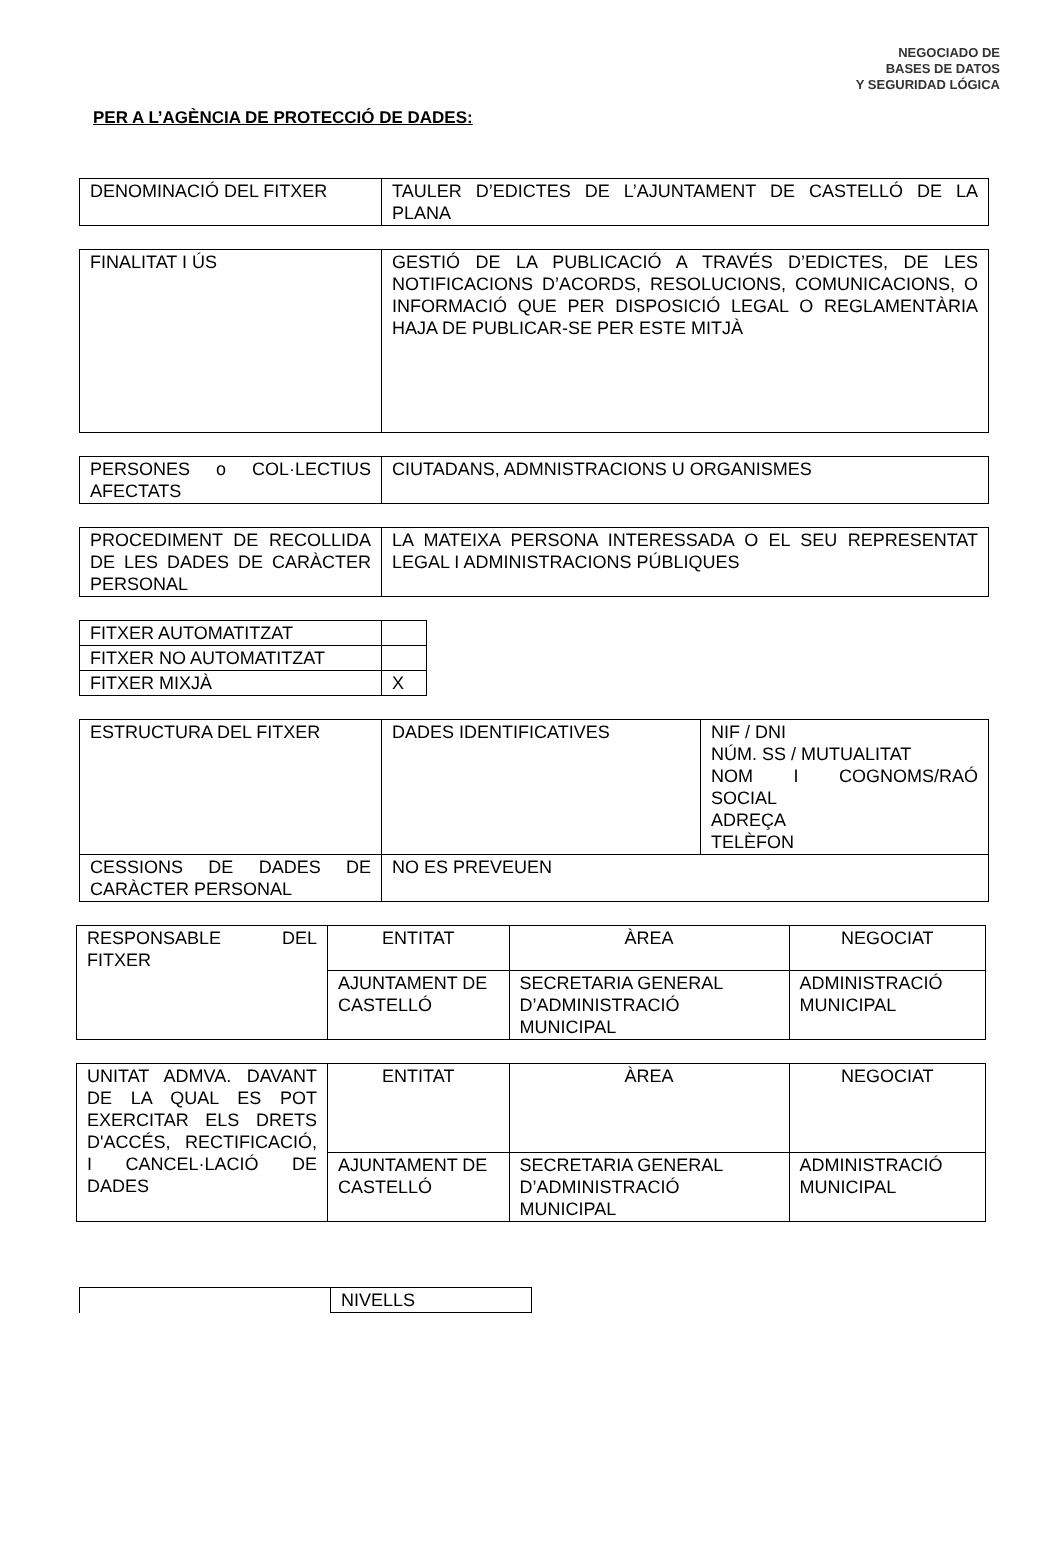NEGOCIADO DE
BASES DE DATOS
Y SEGURIDAD LÓGICA
PER A L’AGÈNCIA DE PROTECCIÓ DE DADES:
| DENOMINACIÓ DEL FITXER | TAULER D’EDICTES DE L’AJUNTAMENT DE CASTELLÓ DE LA PLANA |
| FINALITAT I ÚS | GESTIÓ DE LA PUBLICACIÓ A TRAVÉS D’EDICTES, DE LES NOTIFICACIONS D’ACORDS, RESOLUCIONS, COMUNICACIONS, O INFORMACIÓ QUE PER DISPOSICIÓ LEGAL O REGLAMENTÀRIA HAJA DE PUBLICAR-SE PER ESTE MITJÀ |
| PERSONES o COL·LECTIUS AFECTATS | CIUTADANS, ADMNISTRACIONS U ORGANISMES |
| PROCEDIMENT DE RECOLLIDA DE LES DADES DE CARÀCTER PERSONAL | LA MATEIXA PERSONA INTERESSADA O EL SEU REPRESENTAT LEGAL I ADMINISTRACIONS PÚBLIQUES |
| FITXER AUTOMATITZAT | |
| FITXER NO AUTOMATITZAT | |
| FITXER MIXJÀ | X |
| ESTRUCTURA DEL FITXER | DADES IDENTIFICATIVES | NIF / DNI NÚM. SS / MUTUALITAT NOM I COGNOMS/RAÓ SOCIAL ADREÇA TELÈFON |
| CESSIONS DE DADES DE CARÀCTER PERSONAL | NO ES PREVEUEN | |
| RESPONSABLE DEL FITXER | ENTITAT | ÀREA | NEGOCIAT |
| | AJUNTAMENT DE CASTELLÓ | SECRETARIA GENERAL D’ADMINISTRACIÓ MUNICIPAL | ADMINISTRACIÓ MUNICIPAL |
| UNITAT ADMVA. DAVANT DE LA QUAL ES POT EXERCITAR ELS DRETS D'ACCÉS, RECTIFICACIÓ, I CANCEL·LACIÓ DE DADES | ENTITAT | ÀREA | NEGOCIAT |
| | AJUNTAMENT DE CASTELLÓ | SECRETARIA GENERAL D’ADMINISTRACIÓ MUNICIPAL | ADMINISTRACIÓ MUNICIPAL |
| | NIVELLS |